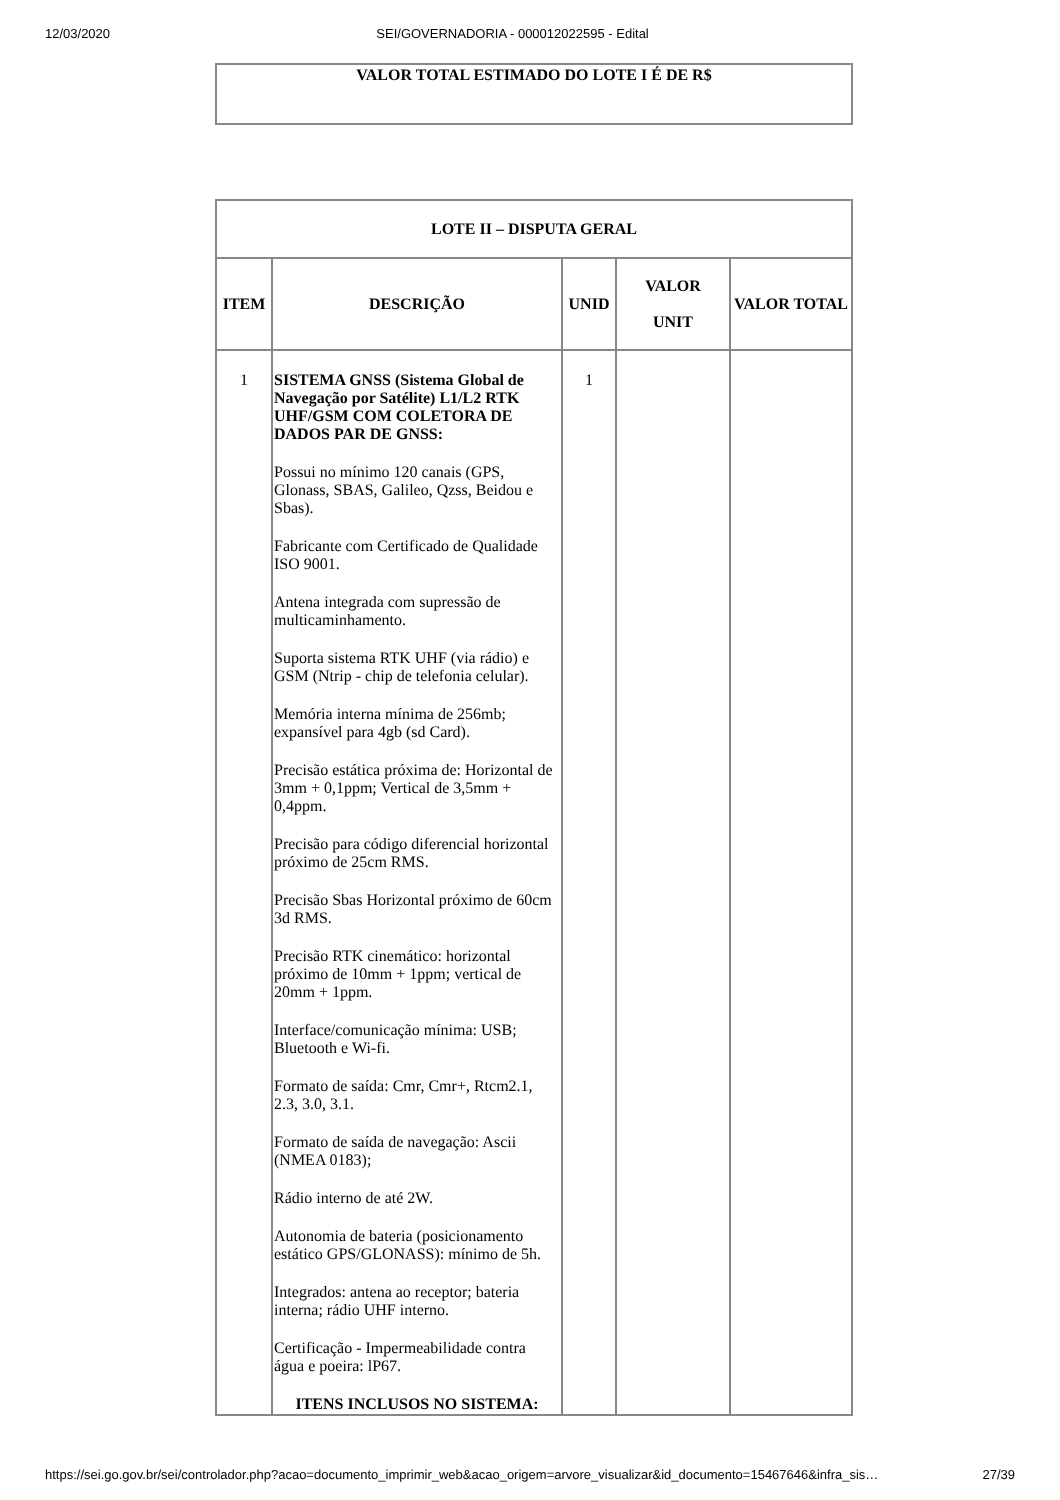12/03/2020 SEI/GOVERNADORIA - 000012022595 - Edital
| VALOR TOTAL ESTIMADO DO LOTE I É DE R$ |
| LOTE II – DISPUTA GERAL | | | | |
| --- | --- | --- | --- | --- |
| ITEM | DESCRIÇÃO | UNID | VALOR UNIT | VALOR TOTAL |
| 1 | SISTEMA GNSS (Sistema Global de Navegação por Satélite) L1/L2 RTK UHF/GSM COM COLETORA DE DADOS PAR DE GNSS: Possui no mínimo 120 canais (GPS, Glonass, SBAS, Galileo, Qzss, Beidou e Sbas). Fabricante com Certificado de Qualidade ISO 9001. Antena integrada com supressão de multicaminhamento. Suporta sistema RTK UHF (via rádio) e GSM (Ntrip - chip de telefonia celular). Memória interna mínima de 256mb; expansível para 4gb (sd Card). Precisão estática próxima de: Horizontal de 3mm + 0,1ppm; Vertical de 3,5mm + 0,4ppm. Precisão para código diferencial horizontal próximo de 25cm RMS. Precisão Sbas Horizontal próximo de 60cm 3d RMS. Precisão RTK cinemático: horizontal próximo de 10mm + 1ppm; vertical de 20mm + 1ppm. Interface/comunicação mínima: USB; Bluetooth e Wi-fi. Formato de saída: Cmr, Cmr+, Rtcm2.1, 2.3, 3.0, 3.1. Formato de saída de navegação: Ascii (NMEA 0183); Rádio interno de até 2W. Autonomia de bateria (posicionamento estático GPS/GLONASS): mínimo de 5h. Integrados: antena ao receptor; bateria interna; rádio UHF interno. Certificação - Impermeabilidade contra água e poeira: lP67. ITENS INCLUSOS NO SISTEMA: | 1 | | |
https://sei.go.gov.br/sei/controlador.php?acao=documento_imprimir_web&acao_origem=arvore_visualizar&id_documento=15467646&infra_sis… 27/39